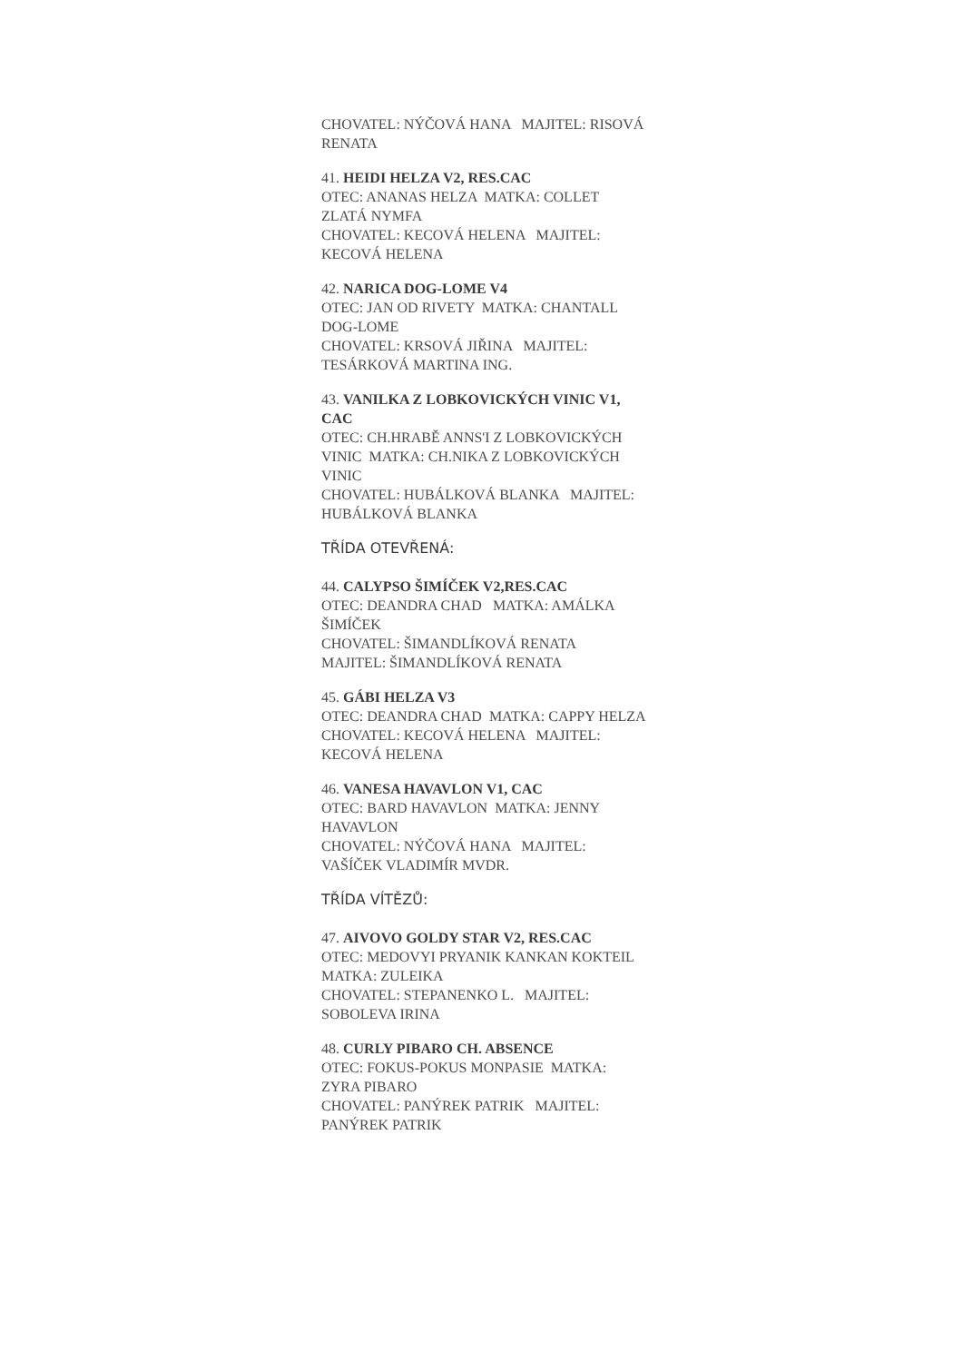CHOVATEL: NÝČOVÁ HANA MAJITEL: RISOVÁ RENATA
41. HEIDI HELZA V2, RES.CAC
OTEC: ANANAS HELZA MATKA: COLLET ZLATÁ NYMFA
CHOVATEL: KECOVÁ HELENA MAJITEL: KECOVÁ HELENA
42. NARICA DOG-LOME V4
OTEC: JAN OD RIVETY MATKA: CHANTALL DOG-LOME
CHOVATEL: KRSOVÁ JIŘINA MAJITEL: TESÁRKOVÁ MARTINA ING.
43. VANILKA Z LOBKOVICKÝCH VINIC V1, CAC
OTEC: CH.HRABĚ ANNS'I Z LOBKOVICKÝCH VINIC MATKA: CH.NIKA Z LOBKOVICKÝCH VINIC
CHOVATEL: HUBÁLKOVÁ BLANKA MAJITEL: HUBÁLKOVÁ BLANKA
TŘÍDA OTEVŘENÁ:
44. CALYPSO ŠIMÍČEK V2,RES.CAC
OTEC: DEANDRA CHAD MATKA: AMÁLKA ŠIMÍČEK
CHOVATEL: ŠIMANDLÍKOVÁ RENATA MAJITEL: ŠIMANDLÍKOVÁ RENATA
45. GÁBI HELZA V3
OTEC: DEANDRA CHAD MATKA: CAPPY HELZA
CHOVATEL: KECOVÁ HELENA MAJITEL: KECOVÁ HELENA
46. VANESA HAVAVLON V1, CAC
OTEC: BARD HAVAVLON MATKA: JENNY HAVAVLON
CHOVATEL: NÝČOVÁ HANA MAJITEL: VAŠÍČEK VLADIMÍR MVDR.
TŘÍDA VÍTĚZŮ:
47. AIVOVO GOLDY STAR V2, RES.CAC
OTEC: MEDOVYI PRYANIK KANKAN KOKTEIL MATKA: ZULEIKA
CHOVATEL: STEPANENKO L. MAJITEL: SOBOLEVA IRINA
48. CURLY PIBARO CH. ABSENCE
OTEC: FOKUS-POKUS MONPASIE MATKA: ZYRA PIBARO
CHOVATEL: PANÝREK PATRIK MAJITEL: PANÝREK PATRIK